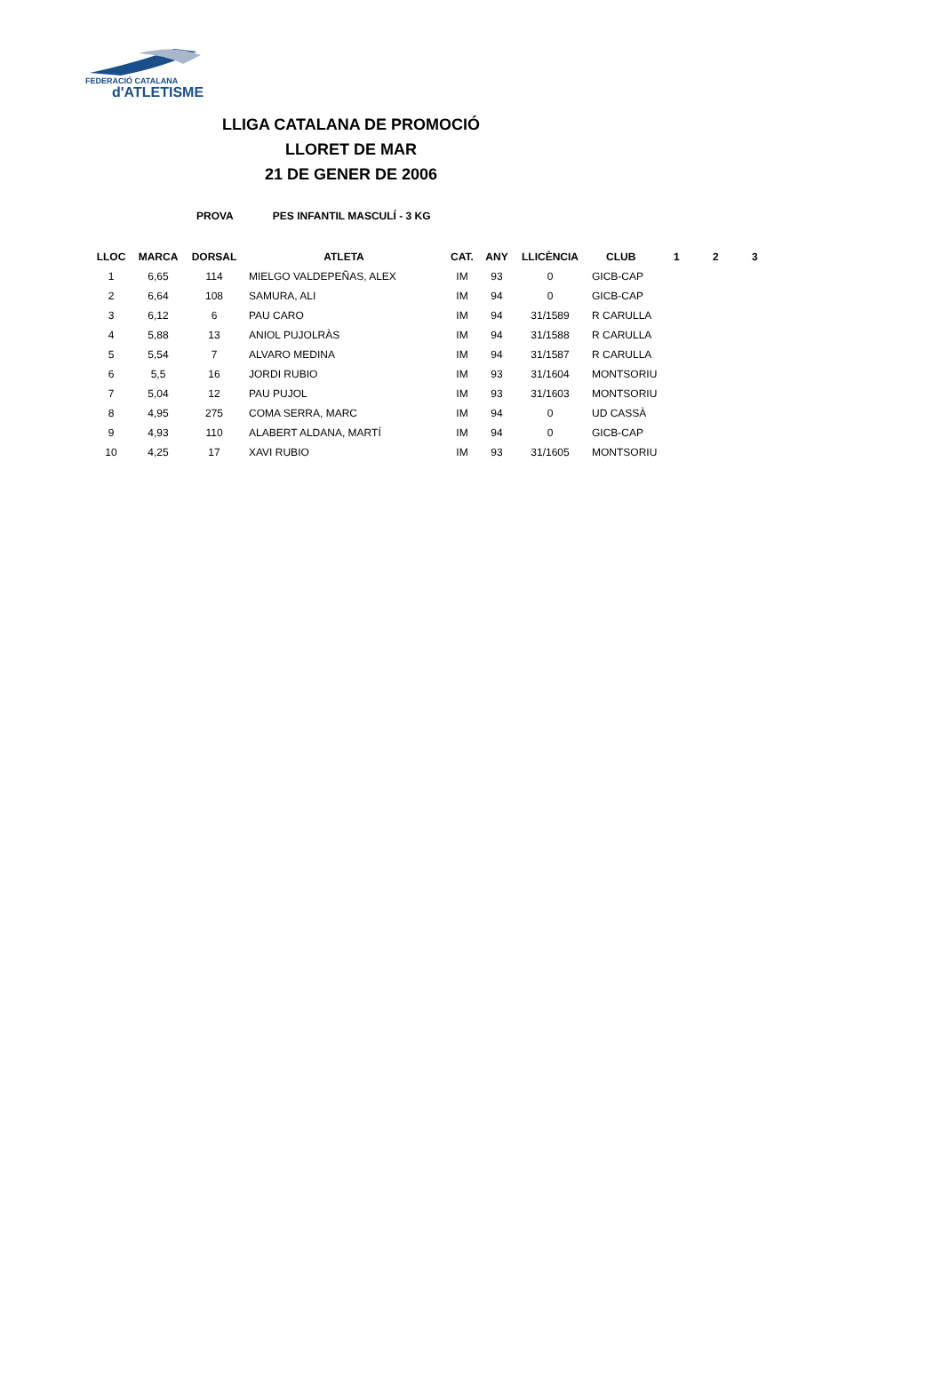FEDERACIÓ CATALANA
d'ATLETISME
LLIGA CATALANA DE PROMOCIÓ
LLORET DE MAR
21 DE GENER DE 2006
PROVA PES INFANTIL MASCULÍ - 3 KG
| LLOC | MARCA | DORSAL | ATLETA | CAT. | ANY | LLICÈNCIA | CLUB | 1 | 2 | 3 |
| --- | --- | --- | --- | --- | --- | --- | --- | --- | --- | --- |
| 1 | 6,65 | 114 | MIELGO VALDEPEÑAS, ALEX | IM | 93 | 0 | GICB-CAP | | | |
| 2 | 6,64 | 108 | SAMURA, ALI | IM | 94 | 0 | GICB-CAP | | | |
| 3 | 6,12 | 6 | PAU CARO | IM | 94 | 31/1589 | R CARULLA | | | |
| 4 | 5,88 | 13 | ANIOL PUJOLRÀS | IM | 94 | 31/1588 | R CARULLA | | | |
| 5 | 5,54 | 7 | ALVARO MEDINA | IM | 94 | 31/1587 | R CARULLA | | | |
| 6 | 5,5 | 16 | JORDI RUBIO | IM | 93 | 31/1604 | MONTSORIU | | | |
| 7 | 5,04 | 12 | PAU PUJOL | IM | 93 | 31/1603 | MONTSORIU | | | |
| 8 | 4,95 | 275 | COMA SERRA, MARC | IM | 94 | 0 | UD CASSÀ | | | |
| 9 | 4,93 | 110 | ALABERT ALDANA, MARTÍ | IM | 94 | 0 | GICB-CAP | | | |
| 10 | 4,25 | 17 | XAVI RUBIO | IM | 93 | 31/1605 | MONTSORIU | | | |